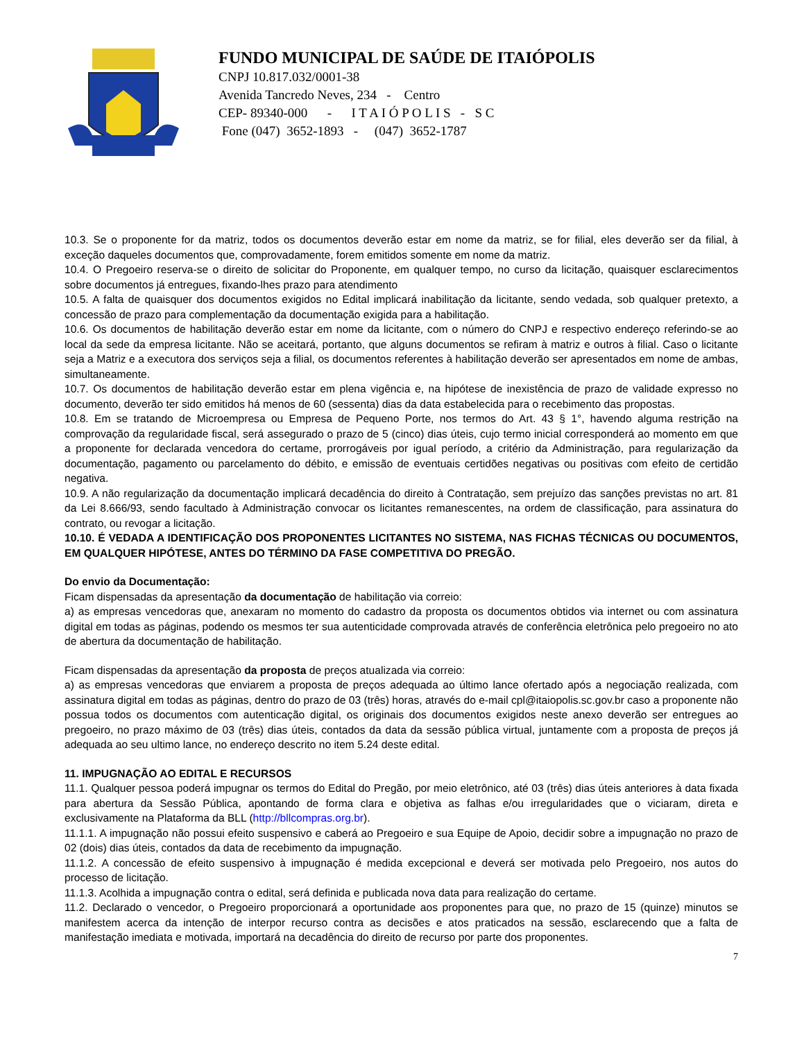FUNDO MUNICIPAL DE SAÚDE DE ITAIÓPOLIS
CNPJ 10.817.032/0001-38
Avenida Tancredo Neves, 234 - Centro
CEP- 89340-000 - I T A I Ó P O L I S - S C
Fone (047) 3652-1893 - (047) 3652-1787
10.3. Se o proponente for da matriz, todos os documentos deverão estar em nome da matriz, se for filial, eles deverão ser da filial, à exceção daqueles documentos que, comprovadamente, forem emitidos somente em nome da matriz.
10.4. O Pregoeiro reserva-se o direito de solicitar do Proponente, em qualquer tempo, no curso da licitação, quaisquer esclarecimentos sobre documentos já entregues, fixando-lhes prazo para atendimento
10.5. A falta de quaisquer dos documentos exigidos no Edital implicará inabilitação da licitante, sendo vedada, sob qualquer pretexto, a concessão de prazo para complementação da documentação exigida para a habilitação.
10.6. Os documentos de habilitação deverão estar em nome da licitante, com o número do CNPJ e respectivo endereço referindo-se ao local da sede da empresa licitante. Não se aceitará, portanto, que alguns documentos se refiram à matriz e outros à filial. Caso o licitante seja a Matriz e a executora dos serviços seja a filial, os documentos referentes à habilitação deverão ser apresentados em nome de ambas, simultaneamente.
10.7. Os documentos de habilitação deverão estar em plena vigência e, na hipótese de inexistência de prazo de validade expresso no documento, deverão ter sido emitidos há menos de 60 (sessenta) dias da data estabelecida para o recebimento das propostas.
10.8. Em se tratando de Microempresa ou Empresa de Pequeno Porte, nos termos do Art. 43 § 1°, havendo alguma restrição na comprovação da regularidade fiscal, será assegurado o prazo de 5 (cinco) dias úteis, cujo termo inicial corresponderá ao momento em que a proponente for declarada vencedora do certame, prorrogáveis por igual período, a critério da Administração, para regularização da documentação, pagamento ou parcelamento do débito, e emissão de eventuais certidões negativas ou positivas com efeito de certidão negativa.
10.9. A não regularização da documentação implicará decadência do direito à Contratação, sem prejuízo das sanções previstas no art. 81 da Lei 8.666/93, sendo facultado à Administração convocar os licitantes remanescentes, na ordem de classificação, para assinatura do contrato, ou revogar a licitação.
10.10. É VEDADA A IDENTIFICAÇÃO DOS PROPONENTES LICITANTES NO SISTEMA, NAS FICHAS TÉCNICAS OU DOCUMENTOS, EM QUALQUER HIPÓTESE, ANTES DO TÉRMINO DA FASE COMPETITIVA DO PREGÃO.
Do envio da Documentação:
Ficam dispensadas da apresentação da documentação de habilitação via correio:
a) as empresas vencedoras que, anexaram no momento do cadastro da proposta os documentos obtidos via internet ou com assinatura digital em todas as páginas, podendo os mesmos ter sua autenticidade comprovada através de conferência eletrônica pelo pregoeiro no ato de abertura da documentação de habilitação.
Ficam dispensadas da apresentação da proposta de preços atualizada via correio:
a) as empresas vencedoras que enviarem a proposta de preços adequada ao último lance ofertado após a negociação realizada, com assinatura digital em todas as páginas, dentro do prazo de 03 (três) horas, através do e-mail cpl@itaiopolis.sc.gov.br caso a proponente não possua todos os documentos com autenticação digital, os originais dos documentos exigidos neste anexo deverão ser entregues ao pregoeiro, no prazo máximo de 03 (três) dias úteis, contados da data da sessão pública virtual, juntamente com a proposta de preços já adequada ao seu ultimo lance, no endereço descrito no item 5.24 deste edital.
11. IMPUGNAÇÃO AO EDITAL E RECURSOS
11.1. Qualquer pessoa poderá impugnar os termos do Edital do Pregão, por meio eletrônico, até 03 (três) dias úteis anteriores à data fixada para abertura da Sessão Pública, apontando de forma clara e objetiva as falhas e/ou irregularidades que o viciaram, direta e exclusivamente na Plataforma da BLL (http://bllcompras.org.br).
11.1.1. A impugnação não possui efeito suspensivo e caberá ao Pregoeiro e sua Equipe de Apoio, decidir sobre a impugnação no prazo de 02 (dois) dias úteis, contados da data de recebimento da impugnação.
11.1.2. A concessão de efeito suspensivo à impugnação é medida excepcional e deverá ser motivada pelo Pregoeiro, nos autos do processo de licitação.
11.1.3. Acolhida a impugnação contra o edital, será definida e publicada nova data para realização do certame.
11.2. Declarado o vencedor, o Pregoeiro proporcionará a oportunidade aos proponentes para que, no prazo de 15 (quinze) minutos se manifestem acerca da intenção de interpor recurso contra as decisões e atos praticados na sessão, esclarecendo que a falta de manifestação imediata e motivada, importará na decadência do direito de recurso por parte dos proponentes.
7